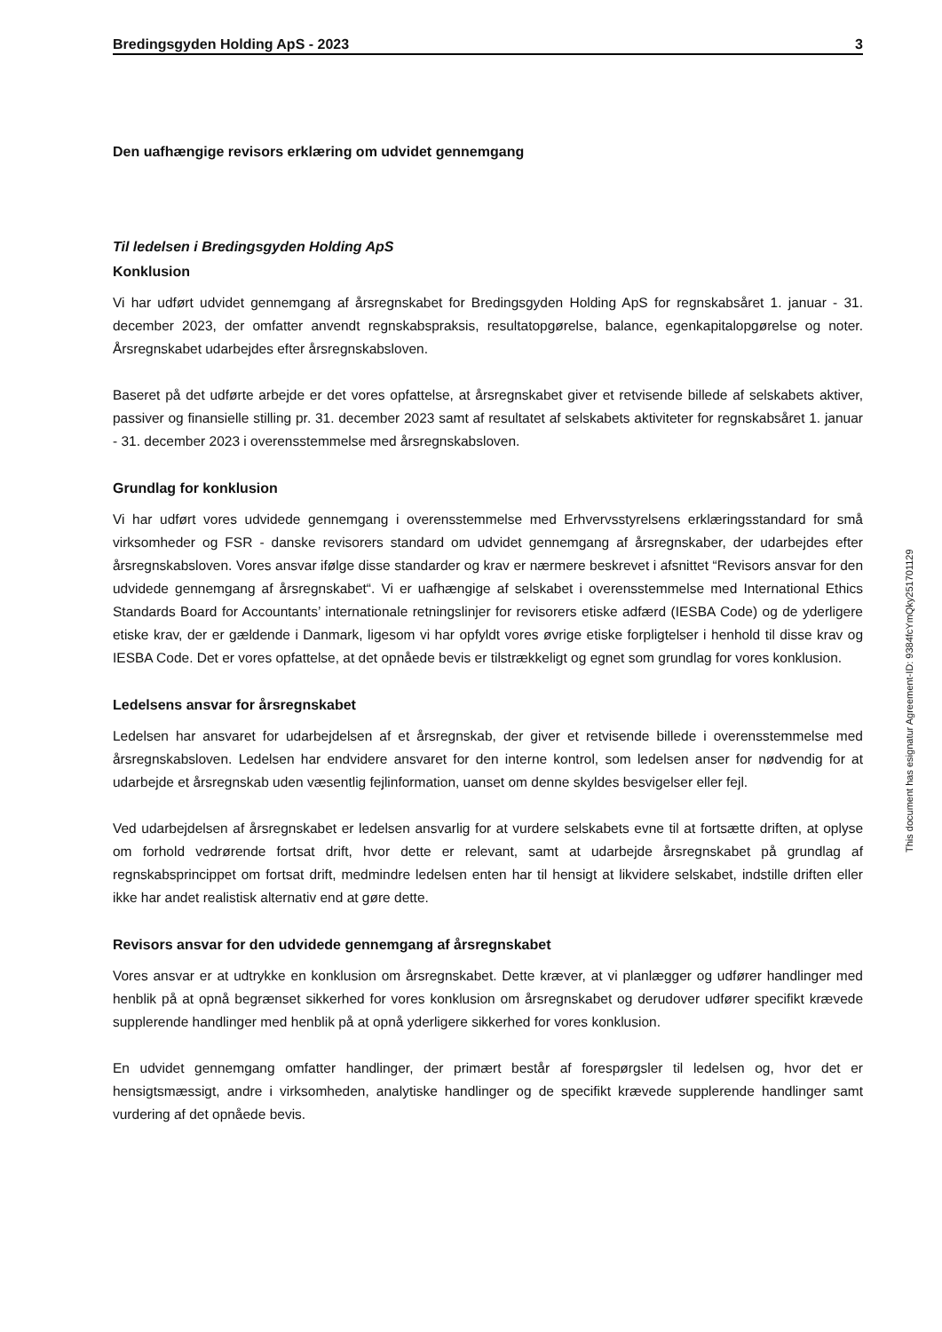Bredingsgyden Holding ApS - 2023 3
Den uafhængige revisors erklæring om udvidet gennemgang
Til ledelsen i Bredingsgyden Holding ApS
Konklusion
Vi har udført udvidet gennemgang af årsregnskabet for Bredingsgyden Holding ApS for regnskabsåret 1. januar - 31. december 2023, der omfatter anvendt regnskabspraksis, resultatopgørelse, balance, egenkapitalopgørelse og noter. Årsregnskabet udarbejdes efter årsregnskabsloven.
Baseret på det udførte arbejde er det vores opfattelse, at årsregnskabet giver et retvisende billede af selskabets aktiver, passiver og finansielle stilling pr. 31. december 2023 samt af resultatet af selskabets aktiviteter for regnskabsåret 1. januar - 31. december 2023 i overensstemmelse med årsregnskabsloven.
Grundlag for konklusion
Vi har udført vores udvidede gennemgang i overensstemmelse med Erhvervsstyrelsens erklæringsstandard for små virksomheder og FSR - danske revisorers standard om udvidet gennemgang af årsregnskaber, der udarbejdes efter årsregnskabsloven. Vores ansvar ifølge disse standarder og krav er nærmere beskrevet i afsnittet “Revisors ansvar for den udvidede gennemgang af årsregnskabet“. Vi er uafhængige af selskabet i overensstemmelse med International Ethics Standards Board for Accountants’ internationale retningslinjer for revisorers etiske adfærd (IESBA Code) og de yderligere etiske krav, der er gældende i Danmark, ligesom vi har opfyldt vores øvrige etiske forpligtelser i henhold til disse krav og IESBA Code. Det er vores opfattelse, at det opnåede bevis er tilstrækkeligt og egnet som grundlag for vores konklusion.
Ledelsens ansvar for årsregnskabet
Ledelsen har ansvaret for udarbejdelsen af et årsregnskab, der giver et retvisende billede i overensstemmelse med årsregnskabsloven. Ledelsen har endvidere ansvaret for den interne kontrol, som ledelsen anser for nødvendig for at udarbejde et årsregnskab uden væsentlig fejlinformation, uanset om denne skyldes besvigelser eller fejl.
Ved udarbejdelsen af årsregnskabet er ledelsen ansvarlig for at vurdere selskabets evne til at fortsætte driften, at oplyse om forhold vedrørende fortsat drift, hvor dette er relevant, samt at udarbejde årsregnskabet på grundlag af regnskabsprincippet om fortsat drift, medmindre ledelsen enten har til hensigt at likvidere selskabet, indstille driften eller ikke har andet realistisk alternativ end at gøre dette.
Revisors ansvar for den udvidede gennemgang af årsregnskabet
Vores ansvar er at udtrykke en konklusion om årsregnskabet. Dette kræver, at vi planlægger og udfører handlinger med henblik på at opnå begrænset sikkerhed for vores konklusion om årsregnskabet og derudover udfører specifikt krævede supplerende handlinger med henblik på at opnå yderligere sikkerhed for vores konklusion.
En udvidet gennemgang omfatter handlinger, der primært består af forespørgsler til ledelsen og, hvor det er hensigtsmæssigt, andre i virksomheden, analytiske handlinger og de specifikt krævede supplerende handlinger samt vurdering af det opnåede bevis.
This document has esignatur Agreement-ID: 9384fcYmQky251701129